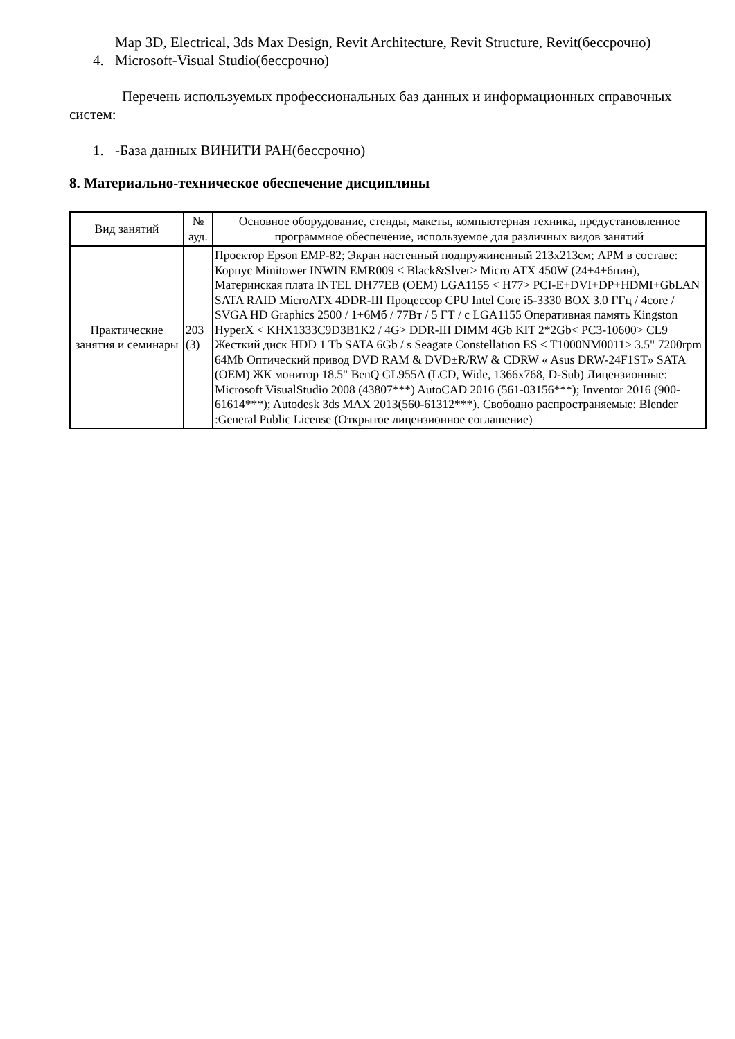Map 3D, Electrical, 3ds Max Design, Revit Architecture, Revit Structure, Revit(бессрочно)
4. Microsoft-Visual Studio(бессрочно)
Перечень используемых профессиональных баз данных и информационных справочных систем:
1. -База данных ВИНИТИ РАН(бессрочно)
8. Материально-техническое обеспечение дисциплины
| Вид занятий | № ауд. | Основное оборудование, стенды, макеты, компьютерная техника, предустановленное программное обеспечение, используемое для различных видов занятий |
| --- | --- | --- |
| Практические занятия и семинары | 203 (3) | Проектор Epson EMP-82; Экран настенный подпружиненный 213x213см; АРМ в составе: Корпус Minitower INWIN EMR009 < Black&Slver> Micro ATX 450W (24+4+6пин), Материнская плата INTEL DH77EB (OEM) LGA1155 < H77> PCI-E+DVI+DP+HDMI+GbLAN SATA RAID MicroATX 4DDR-III Процессор CPU Intel Core i5-3330 BOX 3.0 ГГц / 4core / SVGA HD Graphics 2500 / 1+6Мб / 77Вт / 5 ГТ / с LGA1155 Оперативная память Kingston HyperX < KHX1333C9D3B1K2 / 4G> DDR-III DIMM 4Gb KIT 2*2Gb< PC3-10600> CL9 Жесткий диск HDD 1 Tb SATA 6Gb / s Seagate Constellation ES < T1000NM0011> 3.5" 7200rpm 64Mb Оптический привод DVD RAM & DVD±R/RW & CDRW « Asus DRW-24F1ST» SATA (OEM) ЖК монитор 18.5" BenQ GL955A (LCD, Wide, 1366x768, D-Sub) Лицензионные: Microsoft VisualStudio 2008 (43807***) AutoCAD 2016 (561-03156***); Inventor 2016 (900-61614***); Autodesk 3ds MAX 2013(560-61312***). Свободно распространяемые: Blender :General Public License (Открытое лицензионное соглашение) |